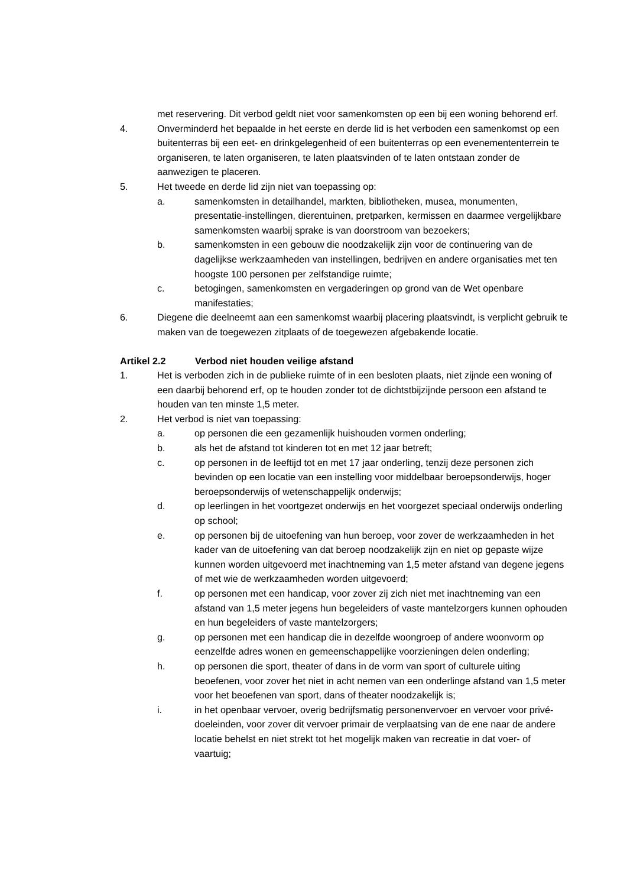met reservering. Dit verbod geldt niet voor samenkomsten op een bij een woning behorend erf.
4. Onverminderd het bepaalde in het eerste en derde lid is het verboden een samenkomst op een buitenterras bij een eet- en drinkgelegenheid of een buitenterras op een evenemententerrein te organiseren, te laten organiseren, te laten plaatsvinden of te laten ontstaan zonder de aanwezigen te placeren.
5. Het tweede en derde lid zijn niet van toepassing op:
a. samenkomsten in detailhandel, markten, bibliotheken, musea, monumenten, presentatie-instellingen, dierentuinen, pretparken, kermissen en daarmee vergelijkbare samenkomsten waarbij sprake is van doorstroom van bezoekers;
b. samenkomsten in een gebouw die noodzakelijk zijn voor de continuering van de dagelijkse werkzaamheden van instellingen, bedrijven en andere organisaties met ten hoogste 100 personen per zelfstandige ruimte;
c. betogingen, samenkomsten en vergaderingen op grond van de Wet openbare manifestaties;
6. Diegene die deelneemt aan een samenkomst waarbij placering plaatsvindt, is verplicht gebruik te maken van de toegewezen zitplaats of de toegewezen afgebakende locatie.
Artikel 2.2 Verbod niet houden veilige afstand
1. Het is verboden zich in de publieke ruimte of in een besloten plaats, niet zijnde een woning of een daarbij behorend erf, op te houden zonder tot de dichtstbijzijnde persoon een afstand te houden van ten minste 1,5 meter.
2. Het verbod is niet van toepassing:
a. op personen die een gezamenlijk huishouden vormen onderling;
b. als het de afstand tot kinderen tot en met 12 jaar betreft;
c. op personen in de leeftijd tot en met 17 jaar onderling, tenzij deze personen zich bevinden op een locatie van een instelling voor middelbaar beroepsonderwijs, hoger beroepsonderwijs of wetenschappelijk onderwijs;
d. op leerlingen in het voortgezet onderwijs en het voorgezet speciaal onderwijs onderling op school;
e. op personen bij de uitoefening van hun beroep, voor zover de werkzaamheden in het kader van de uitoefening van dat beroep noodzakelijk zijn en niet op gepaste wijze kunnen worden uitgevoerd met inachtneming van 1,5 meter afstand van degene jegens of met wie de werkzaamheden worden uitgevoerd;
f. op personen met een handicap, voor zover zij zich niet met inachtneming van een afstand van 1,5 meter jegens hun begeleiders of vaste mantelzorgers kunnen ophouden en hun begeleiders of vaste mantelzorgers;
g. op personen met een handicap die in dezelfde woongroep of andere woonvorm op eenzelfde adres wonen en gemeenschappelijke voorzieningen delen onderling;
h. op personen die sport, theater of dans in de vorm van sport of culturele uiting beoefenen, voor zover het niet in acht nemen van een onderlinge afstand van 1,5 meter voor het beoefenen van sport, dans of theater noodzakelijk is;
i. in het openbaar vervoer, overig bedrijfsmatig personenvervoer en vervoer voor privé-doeleinden, voor zover dit vervoer primair de verplaatsing van de ene naar de andere locatie behelst en niet strekt tot het mogelijk maken van recreatie in dat voer- of vaartuig;